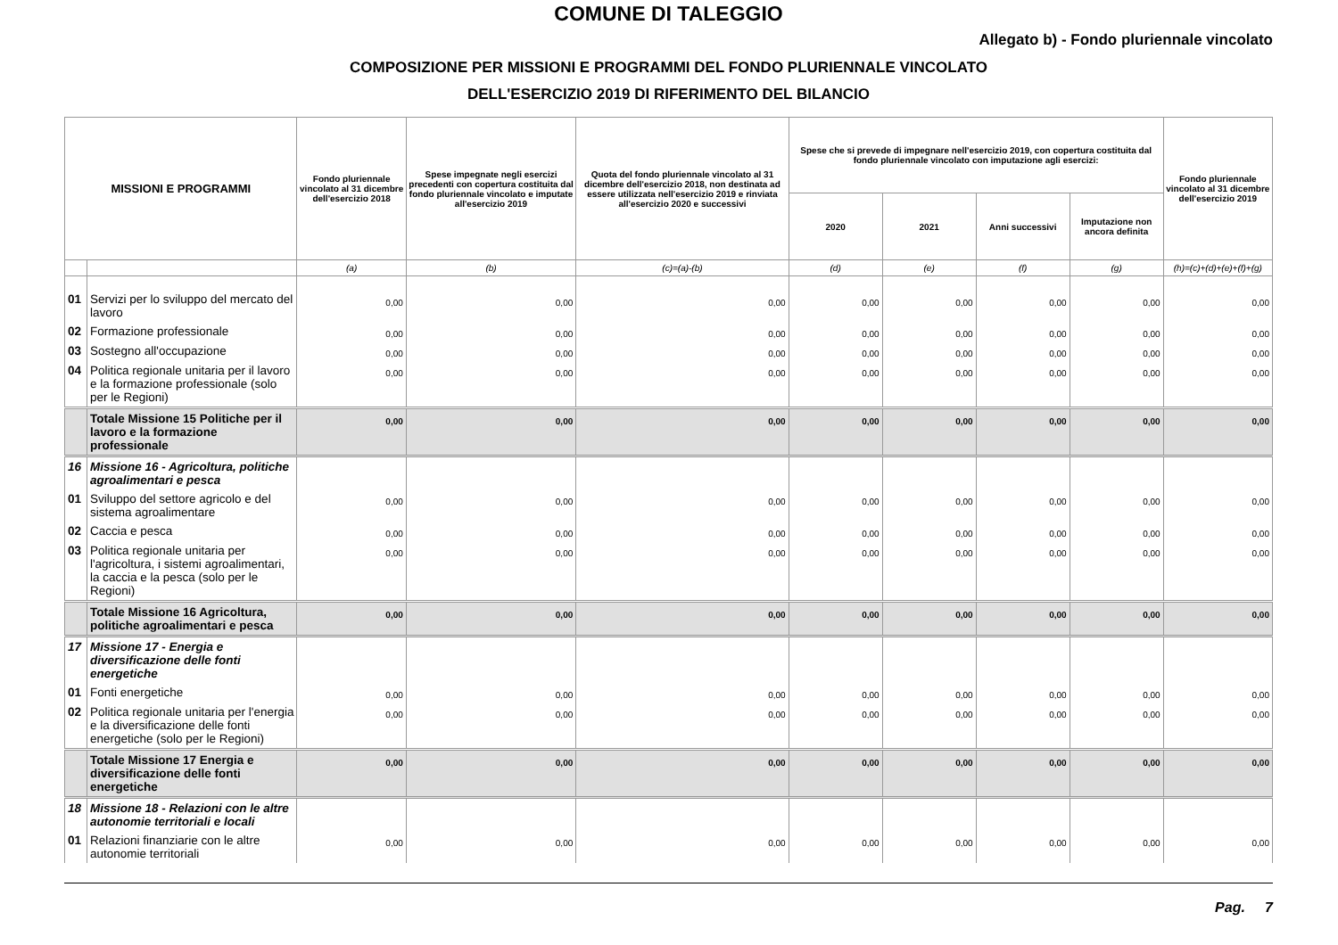COMUNE DI TALEGGIO
Allegato b) - Fondo pluriennale vincolato
COMPOSIZIONE PER MISSIONI E PROGRAMMI DEL FONDO PLURIENNALE VINCOLATO
DELL'ESERCIZIO 2019 DI RIFERIMENTO DEL BILANCIO
| MISSIONI E PROGRAMMI | | Fondo pluriennale vincolato al 31 dicembre dell'esercizio 2018 | Spese impegnate negli esercizi precedenti con copertura costituita dal fondo pluriennale vincolato e imputate all'esercizio 2019 | Quota del fondo pluriennale vincolato al 31 dicembre dell'esercizio 2018, non destinata ad essere utilizzata nell'esercizio 2019 e rinviata all'esercizio 2020 e successivi | Spese che si prevede di impegnare nell'esercizio 2019, con copertura costituita dal fondo pluriennale vincolato con imputazione agli esercizi: | | | | Fondo pluriennale vincolato al 31 dicembre dell'esercizio 2019 |
| --- | --- | --- | --- | --- | --- | --- | --- | --- | --- |
| | | | | | 2020 | 2021 | Anni successivi | Imputazione non ancora definita | |
| | | (a) | (b) | (c)=(a)-(b) | (d) | (e) | (f) | (g) | (h)=(c)+(d)+(e)+(f)+(g) |
| 01 | Servizi per lo sviluppo del mercato del lavoro | 0,00 | 0,00 | 0,00 | 0,00 | 0,00 | 0,00 | 0,00 | 0,00 |
| 02 | Formazione professionale | 0,00 | 0,00 | 0,00 | 0,00 | 0,00 | 0,00 | 0,00 | 0,00 |
| 03 | Sostegno all'occupazione | 0,00 | 0,00 | 0,00 | 0,00 | 0,00 | 0,00 | 0,00 | 0,00 |
| 04 | Politica regionale unitaria per il lavoro e la formazione professionale (solo per le Regioni) | 0,00 | 0,00 | 0,00 | 0,00 | 0,00 | 0,00 | 0,00 | 0,00 |
| | Totale Missione 15 Politiche per il lavoro e la formazione professionale | 0,00 | 0,00 | 0,00 | 0,00 | 0,00 | 0,00 | 0,00 | 0,00 |
| 16 | Missione 16 - Agricoltura, politiche agroalimentari e pesca | | | | | | | | |
| 01 | Sviluppo del settore agricolo e del sistema agroalimentare | 0,00 | 0,00 | 0,00 | 0,00 | 0,00 | 0,00 | 0,00 | 0,00 |
| 02 | Caccia e pesca | 0,00 | 0,00 | 0,00 | 0,00 | 0,00 | 0,00 | 0,00 | 0,00 |
| 03 | Politica regionale unitaria per l'agricoltura, i sistemi agroalimentari, la caccia e la pesca (solo per le Regioni) | 0,00 | 0,00 | 0,00 | 0,00 | 0,00 | 0,00 | 0,00 | 0,00 |
| | Totale Missione 16 Agricoltura, politiche agroalimentari e pesca | 0,00 | 0,00 | 0,00 | 0,00 | 0,00 | 0,00 | 0,00 | 0,00 |
| 17 | Missione 17 - Energia e diversificazione delle fonti energetiche | | | | | | | | |
| 01 | Fonti energetiche | 0,00 | 0,00 | 0,00 | 0,00 | 0,00 | 0,00 | 0,00 | 0,00 |
| 02 | Politica regionale unitaria per l'energia e la diversificazione delle fonti energetiche (solo per le Regioni) | 0,00 | 0,00 | 0,00 | 0,00 | 0,00 | 0,00 | 0,00 | 0,00 |
| | Totale Missione 17 Energia e diversificazione delle fonti energetiche | 0,00 | 0,00 | 0,00 | 0,00 | 0,00 | 0,00 | 0,00 | 0,00 |
| 18 | Missione 18 - Relazioni con le altre autonomie territoriali e locali | | | | | | | | |
| 01 | Relazioni finanziarie con le altre autonomie territoriali | 0,00 | 0,00 | 0,00 | 0,00 | 0,00 | 0,00 | 0,00 | 0,00 |
Pag. 7